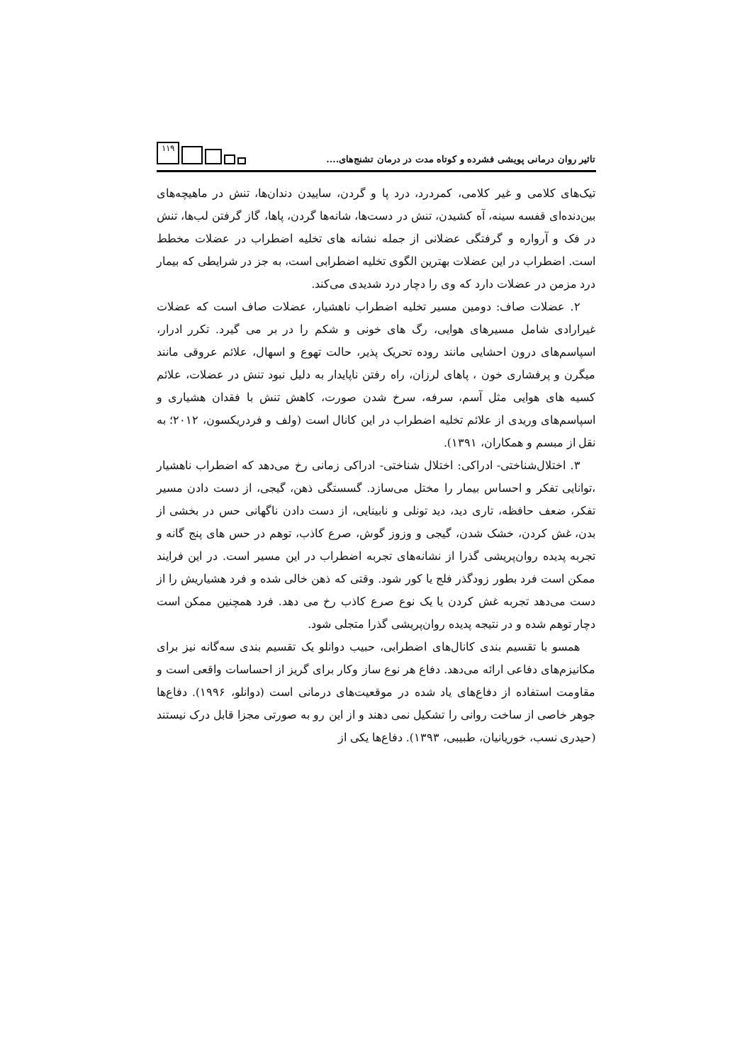تاثیر روان درمانی پویشی فشرده و کوتاه مدت در درمان تشنج‌های....
۱۱۹
تیک‌های کلامی و غیر کلامی، کمردرد، درد پا و گردن، ساییدن دندان‌ها، تنش در ماهیچه‌های بین‌دنده‌ای قفسه سینه، آه کشیدن، تنش در دست‌ها، شانه‌ها گردن، پاها، گاز گرفتن لب‌ها، تنش در فک و آرواره و گرفتگی عضلانی از جمله نشانه های تخلیه اضطراب در عضلات مخطط است. اضطراب در این عضلات بهترین الگوی تخلیه اضطرابی است، به جز در شرایطی که بیمار درد مزمن در عضلات دارد که وی را دچار درد شدیدی می‌کند.
۲. عضلات صاف: دومین مسیر تخلیه اضطراب ناهشیار، عضلات صاف است که عضلات غیرارادی شامل مسیرهای هوایی، رگ های خونی و شکم را در بر می گیرد. تکرر ادرار، اسپاسم‌های درون احشایی مانند روده تحریک پذیر، حالت تهوع و اسهال، علائم عروقی مانند میگرن و پرفشاری خون ، پاهای لرزان، راه رفتن ناپایدار به دلیل نبود تنش در عضلات، علائم کسیه های هوایی مثل آسم، سرفه، سرخ شدن صورت، کاهش تنش با فقدان هشیاری و اسپاسم‌های وریدی از علائم تخلیه اضطراب در این کانال است (ولف و فردریکسون، ۲۰۱۲؛ به نقل از مبسم و همکاران، ۱۳۹۱).
۳. اختلال‌شناختی- ادراکی: اختلال شناختی- ادراکی زمانی رخ می‌دهد که اضطراب ناهشیار ،توانایی تفکر و احساس بیمار را مختل می‌سازد. گسستگی ذهن، گیجی، از دست دادن مسیر تفکر، ضعف حافظه، تاری دید، دید تونلی و نابینایی، از دست دادن ناگهانی حس در بخشی از بدن، غش کردن، خشک شدن، گیجی و وزوز گوش، صرع کاذب، توهم در حس های پنج گانه و تجربه پدیده روان‌پریشی گذرا از نشانه‌های تجربه اضطراب در این مسیر است. در این فرایند ممکن است فرد بطور زودگذر فلج یا کور شود. وقتی که ذهن خالی شده و فرد هشیاریش را از دست می‌دهد تجربه غش کردن یا یک نوع صرع کاذب رخ می دهد. فرد همچنین ممکن است دچار توهم شده و در نتیجه پدیده روان‌پریشی گذرا متجلی شود.
همسو با تقسیم بندی کانال‌های اضطرابی، حبیب دوانلو یک تقسیم بندی سه‌گانه نیز برای مکانیزم‌های دفاعی ارائه می‌دهد. دفاع هر نوع ساز وکار برای گریز از احساسات واقعی است و مقاومت استفاده از دفاع‌های یاد شده در موقعیت‌های درمانی است (دوانلو، ۱۹۹۶). دفاع‌ها جوهر خاصی از ساخت روانی را تشکیل نمی دهند و از این رو به صورتی مجزا قابل درک نیستند (حیدری نسب، خوریانیان، طبیبی، ۱۳۹۳). دفاع‌ها یکی از